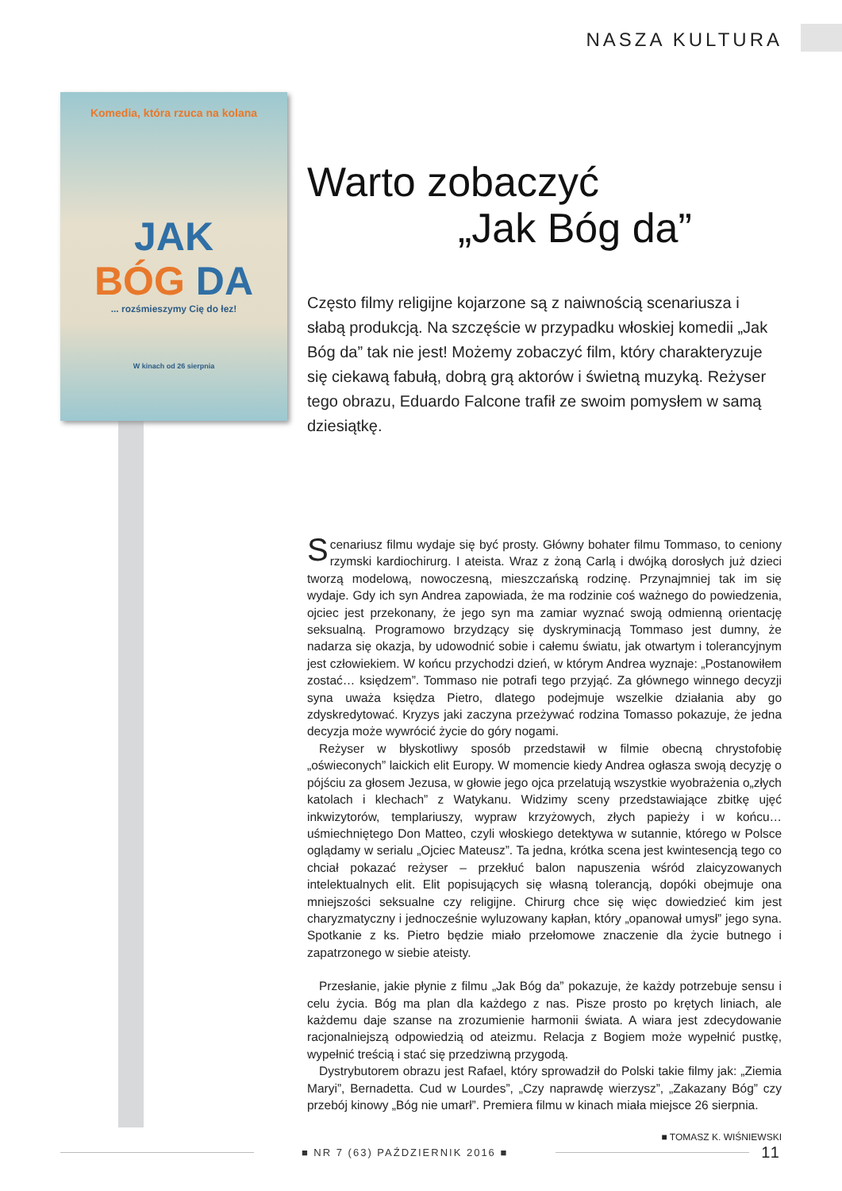NASZA KULTURA
Komedia, która rzuca na kolana
JAK
BÓG DA
... rozśmieszymy Cię do łez!
W kinach od 26 sierpnia
Warto zobaczyć
„Jak Bóg da”
Często filmy religijne kojarzone są z naiwnością scenariusza i słabą produkcją. Na szczęście w przypadku włoskiej komedii „Jak Bóg da” tak nie jest! Możemy zobaczyć film, który charakteryzuje się ciekawą fabułą, dobrą grą aktorów i świetną muzyką. Reżyser tego obrazu, Eduardo Falcone trafił ze swoim pomysłem w samą dziesiątkę.
Scenariusz filmu wydaje się być prosty. Główny bohater filmu Tommaso, to ceniony rzymski kardiochirurg. I ateista. Wraz z żoną Carlą i dwójką dorosłych już dzieci tworzą modelową, nowoczesną, mieszczańską rodzinę. Przynajmniej tak im się wydaje. Gdy ich syn Andrea zapowiada, że ma rodzinie coś ważnego do powiedzenia, ojciec jest przekonany, że jego syn ma zamiar wyznać swoją odmienną orientację seksualną. Programowo brzydzący się dyskryminacją Tommaso jest dumny, że nadarza się okazja, by udowodnić sobie i całemu światu, jak otwartym i tolerancyjnym jest człowiekiem. W końcu przychodzi dzień, w którym Andrea wyznaje: „Postanowiłem zostać… księdzem”. Tommaso nie potrafi tego przyjąć. Za głównego winnego decyzji syna uważa księdza Pietro, dlatego podejmuje wszelkie działania aby go zdyskredytować. Kryzys jaki zaczyna przeżywać rodzina Tomasso pokazuje, że jedna decyzja może wywrócić życie do góry nogami.
Reżyser w błyskotliwy sposób przedstawił w filmie obecną chrystofobię „oświeconych” laickich elit Europy. W momencie kiedy Andrea ogłasza swoją decyzję o pójściu za głosem Jezusa, w głowie jego ojca przelatują wszystkie wyobrażenia o„złych katolach i klechach” z Watykanu. Widzimy sceny przedstawiające zbitkę ujęć inkwizytorów, templariuszy, wypraw krzyżowych, złych papieży i w końcu… uśmiechniętego Don Matteo, czyli włoskiego detektywa w sutannie, którego w Polsce oglądamy w serialu „Ojciec Mateusz”. Ta jedna, krótka scena jest kwintesencją tego co chciał pokazać reżyser – przekłuć balon napuszenia wśród zlaicyzowanych intelektualnych elit. Elit popisujących się własną tolerancją, dopóki obejmuje ona mniejszości seksualne czy religijne. Chirurg chce się więc dowiedzieć kim jest charyzmatyczny i jednocześnie wyluzowany kapłan, który „opanował umysł” jego syna. Spotkanie z ks. Pietro będzie miało przełomowe znaczenie dla życie butnego i zapatrzonego w siebie ateisty.
Przesłanie, jakie płynie z filmu „Jak Bóg da” pokazuje, że każdy potrzebuje sensu i celu życia. Bóg ma plan dla każdego z nas. Pisze prosto po krętych liniach, ale każdemu daje szanse na zrozumienie harmonii świata. A wiara jest zdecydowanie racjonalniejszą odpowiedzią od ateizmu. Relacja z Bogiem może wypełnić pustkę, wypełnić treścią i stać się przedziwną przygodą.
Dystrybutorem obrazu jest Rafael, który sprowadził do Polski takie filmy jak: „Ziemia Maryi”, Bernadetta. Cud w Lourdes”, „Czy naprawdę wierzysz”, „Zakazany Bóg” czy przebój kinowy „Bóg nie umarł”. Premiera filmu w kinach miała miejsce 26 sierpnia.
■ TOMASZ K. WIŚNIEWSKI
■ NR 7 (63) PAŹDZIERNIK 2016 ■
11